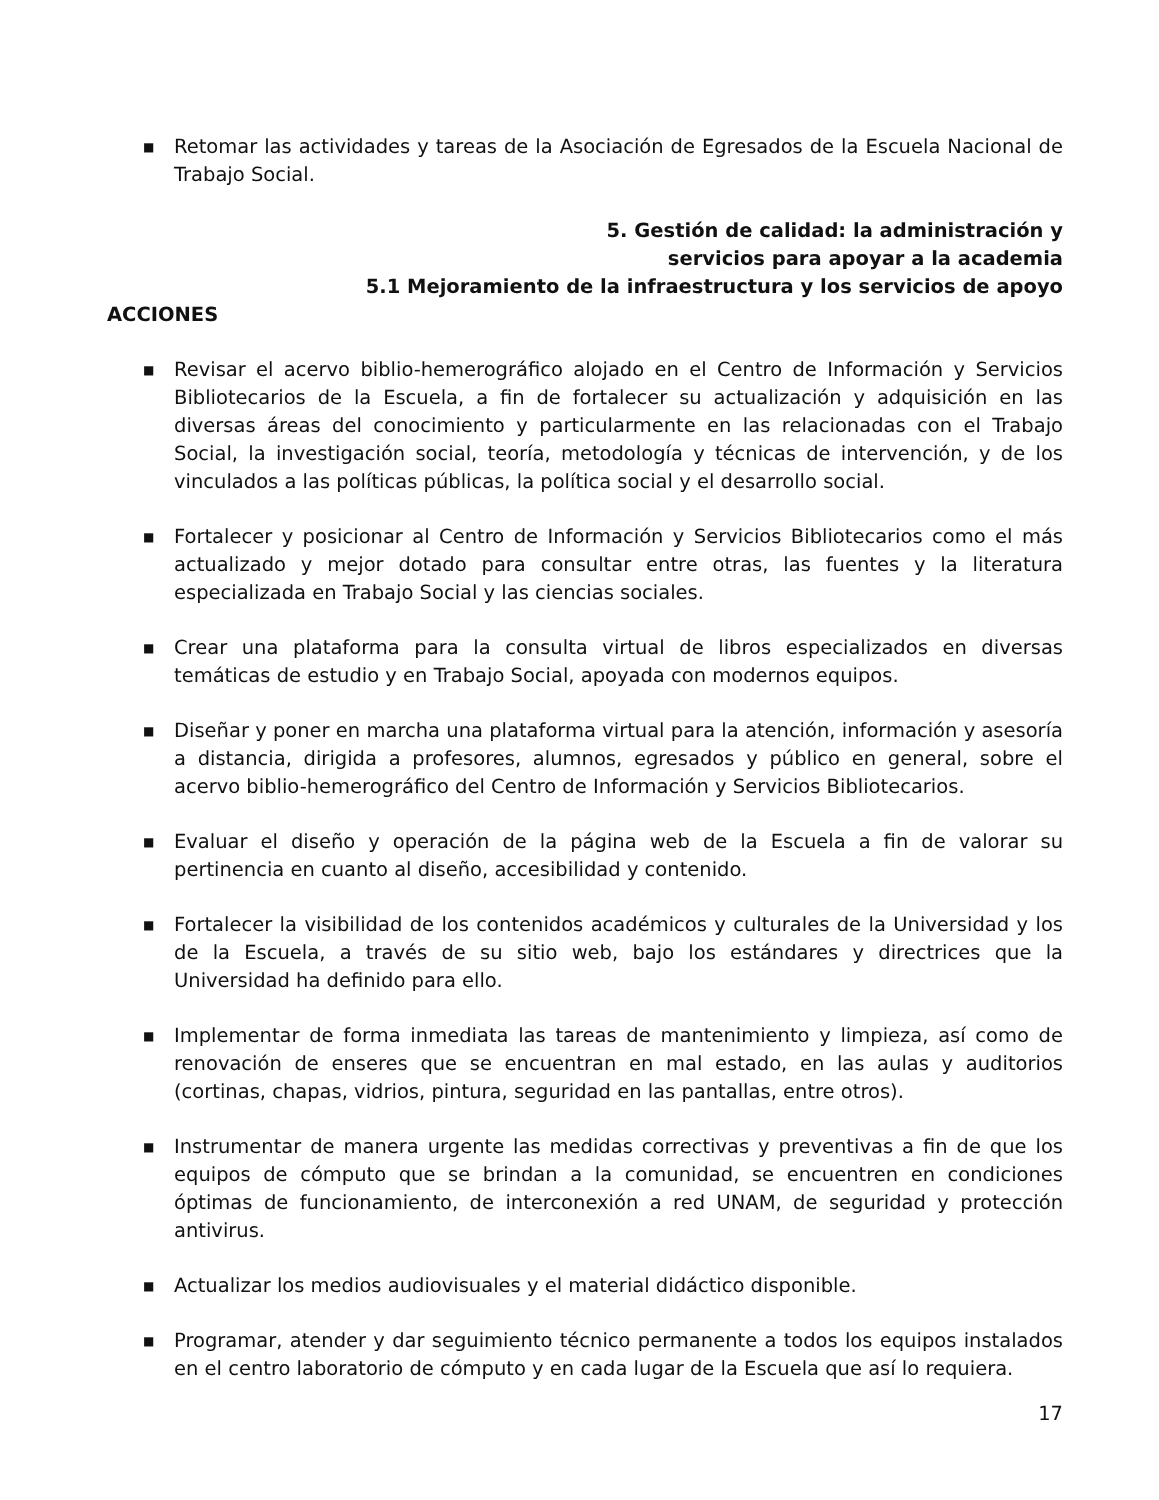■ Retomar las actividades y tareas de la Asociación de Egresados de la Escuela Nacional de Trabajo Social.
5. Gestión de calidad: la administración y
servicios para apoyar a la academia
5.1 Mejoramiento de la infraestructura y los servicios de apoyo
ACCIONES
■ Revisar el acervo biblio-hemerográfico alojado en el Centro de Información y Servicios Bibliotecarios de la Escuela, a fin de fortalecer su actualización y adquisición en las diversas áreas del conocimiento y particularmente en las relacionadas con el Trabajo Social, la investigación social, teoría, metodología y técnicas de intervención, y de los vinculados a las políticas públicas, la política social y el desarrollo social.
■ Fortalecer y posicionar al Centro de Información y Servicios Bibliotecarios como el más actualizado y mejor dotado para consultar entre otras, las fuentes y la literatura especializada en Trabajo Social y las ciencias sociales.
■ Crear una plataforma para la consulta virtual de libros especializados en diversas temáticas de estudio y en Trabajo Social, apoyada con modernos equipos.
■ Diseñar y poner en marcha una plataforma virtual para la atención, información y asesoría a distancia, dirigida a profesores, alumnos, egresados y público en general, sobre el acervo biblio-hemerográfico del Centro de Información y Servicios Bibliotecarios.
■ Evaluar el diseño y operación de la página web de la Escuela a fin de valorar su pertinencia en cuanto al diseño, accesibilidad y contenido.
■ Fortalecer la visibilidad de los contenidos académicos y culturales de la Universidad y los de la Escuela, a través de su sitio web, bajo los estándares y directrices que la Universidad ha definido para ello.
■ Implementar de forma inmediata las tareas de mantenimiento y limpieza, así como de renovación de enseres que se encuentran en mal estado, en las aulas y auditorios (cortinas, chapas, vidrios, pintura, seguridad en las pantallas, entre otros).
■ Instrumentar de manera urgente las medidas correctivas y preventivas a fin de que los equipos de cómputo que se brindan a la comunidad, se encuentren en condiciones óptimas de funcionamiento, de interconexión a red UNAM, de seguridad y protección antivirus.
■ Actualizar los medios audiovisuales y el material didáctico disponible.
■ Programar, atender y dar seguimiento técnico permanente a todos los equipos instalados en el centro laboratorio de cómputo y en cada lugar de la Escuela que así lo requiera.
17